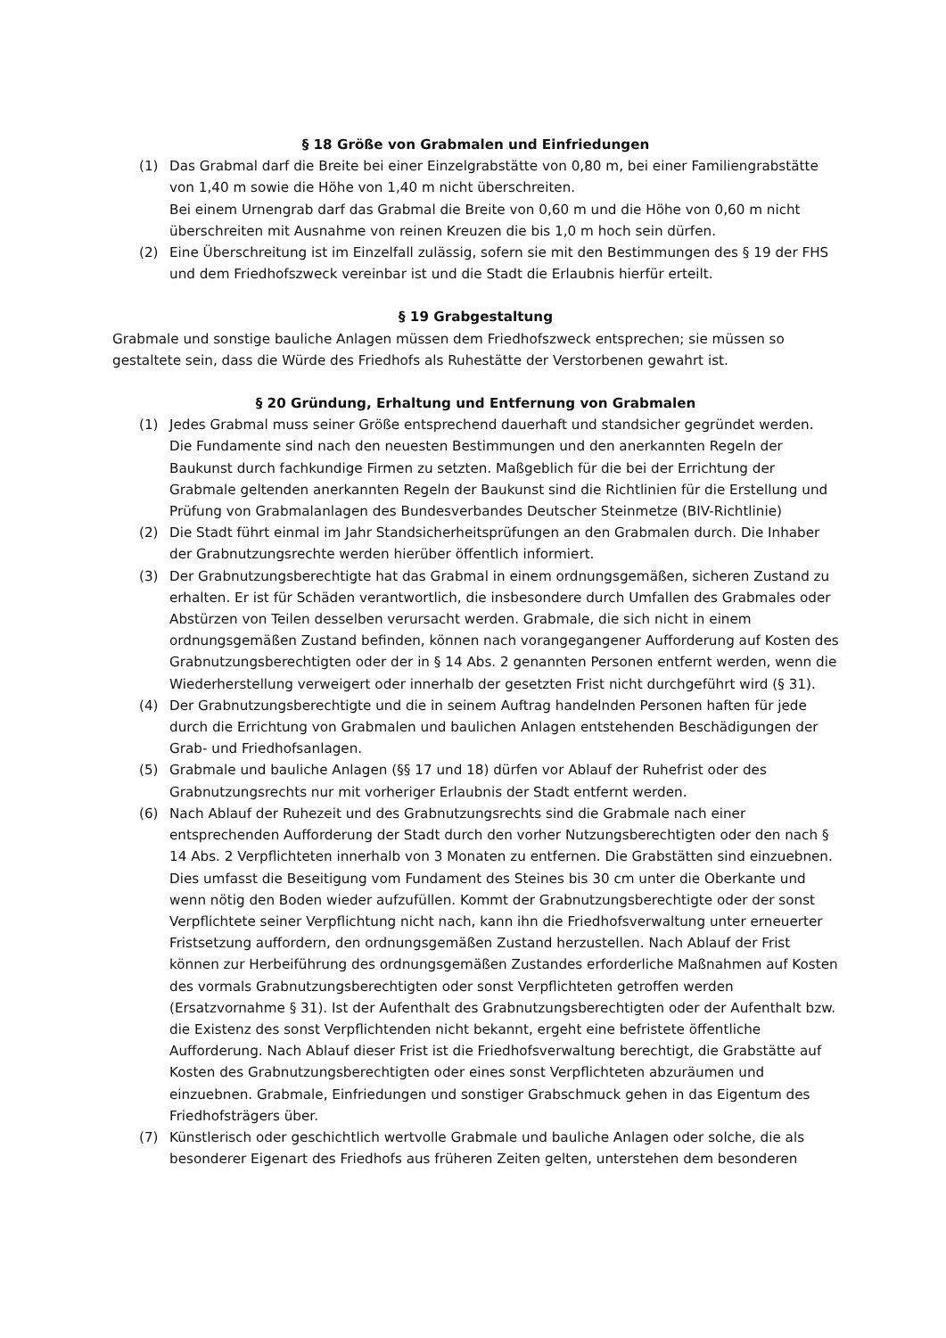§ 18 Größe von Grabmalen und Einfriedungen
(1) Das Grabmal darf die Breite bei einer Einzelgrabstätte von 0,80 m, bei einer Familiengrabstätte von 1,40 m sowie die Höhe von 1,40 m nicht überschreiten.
Bei einem Urnengrab darf das Grabmal die Breite von 0,60 m und die Höhe von 0,60 m nicht überschreiten mit Ausnahme von reinen Kreuzen die bis 1,0 m hoch sein dürfen.
(2) Eine Überschreitung ist im Einzelfall zulässig, sofern sie mit den Bestimmungen des § 19 der FHS und dem Friedhofszweck vereinbar ist und die Stadt die Erlaubnis hierfür erteilt.
§ 19 Grabgestaltung
Grabmale und sonstige bauliche Anlagen müssen dem Friedhofszweck entsprechen; sie müssen so gestaltete sein, dass die Würde des Friedhofs als Ruhestätte der Verstorbenen gewahrt ist.
§ 20 Gründung, Erhaltung und Entfernung von Grabmalen
(1) Jedes Grabmal muss seiner Größe entsprechend dauerhaft und standsicher gegründet werden. Die Fundamente sind nach den neuesten Bestimmungen und den anerkannten Regeln der Baukunst durch fachkundige Firmen zu setzten. Maßgeblich für die bei der Errichtung der Grabmale geltenden anerkannten Regeln der Baukunst sind die Richtlinien für die Erstellung und Prüfung von Grabmalanlagen des Bundesverbandes Deutscher Steinmetze (BIV-Richtlinie)
(2) Die Stadt führt einmal im Jahr Standsicherheitsprüfungen an den Grabmalen durch. Die Inhaber der Grabnutzungsrechte werden hierüber öffentlich informiert.
(3) Der Grabnutzungsberechtigte hat das Grabmal in einem ordnungsgemäßen, sicheren Zustand zu erhalten. Er ist für Schäden verantwortlich, die insbesondere durch Umfallen des Grabmales oder Abstürzen von Teilen desselben verursacht werden. Grabmale, die sich nicht in einem ordnungsgemäßen Zustand befinden, können nach vorangegangener Aufforderung auf Kosten des Grabnutzungsberechtigten oder der in § 14 Abs. 2 genannten Personen entfernt werden, wenn die Wiederherstellung verweigert oder innerhalb der gesetzten Frist nicht durchgeführt wird (§ 31).
(4) Der Grabnutzungsberechtigte und die in seinem Auftrag handelnden Personen haften für jede durch die Errichtung von Grabmalen und baulichen Anlagen entstehenden Beschädigungen der Grab- und Friedhofsanlagen.
(5) Grabmale und bauliche Anlagen (§§ 17 und 18) dürfen vor Ablauf der Ruhefrist oder des Grabnutzungsrechts nur mit vorheriger Erlaubnis der Stadt entfernt werden.
(6) Nach Ablauf der Ruhezeit und des Grabnutzungsrechts sind die Grabmale nach einer entsprechenden Aufforderung der Stadt durch den vorher Nutzungsberechtigten oder den nach § 14 Abs. 2 Verpflichteten innerhalb von 3 Monaten zu entfernen. Die Grabstätten sind einzuebnen. Dies umfasst die Beseitigung vom Fundament des Steines bis 30 cm unter die Oberkante und wenn nötig den Boden wieder aufzufüllen. Kommt der Grabnutzungsberechtigte oder der sonst Verpflichtete seiner Verpflichtung nicht nach, kann ihn die Friedhofsverwaltung unter erneuerter Fristsetzung auffordern, den ordnungsgemäßen Zustand herzustellen. Nach Ablauf der Frist können zur Herbeiführung des ordnungsgemäßen Zustandes erforderliche Maßnahmen auf Kosten des vormals Grabnutzungsberechtigten oder sonst Verpflichteten getroffen werden (Ersatzvornahme § 31). Ist der Aufenthalt des Grabnutzungsberechtigten oder der Aufenthalt bzw. die Existenz des sonst Verpflichtenden nicht bekannt, ergeht eine befristete öffentliche Aufforderung. Nach Ablauf dieser Frist ist die Friedhofsverwaltung berechtigt, die Grabstätte auf Kosten des Grabnutzungsberechtigten oder eines sonst Verpflichteten abzuräumen und einzuebnen. Grabmale, Einfriedungen und sonstiger Grabschmuck gehen in das Eigentum des Friedhofsträgers über.
(7) Künstlerisch oder geschichtlich wertvolle Grabmale und bauliche Anlagen oder solche, die als besonderer Eigenart des Friedhofs aus früheren Zeiten gelten, unterstehen dem besonderen